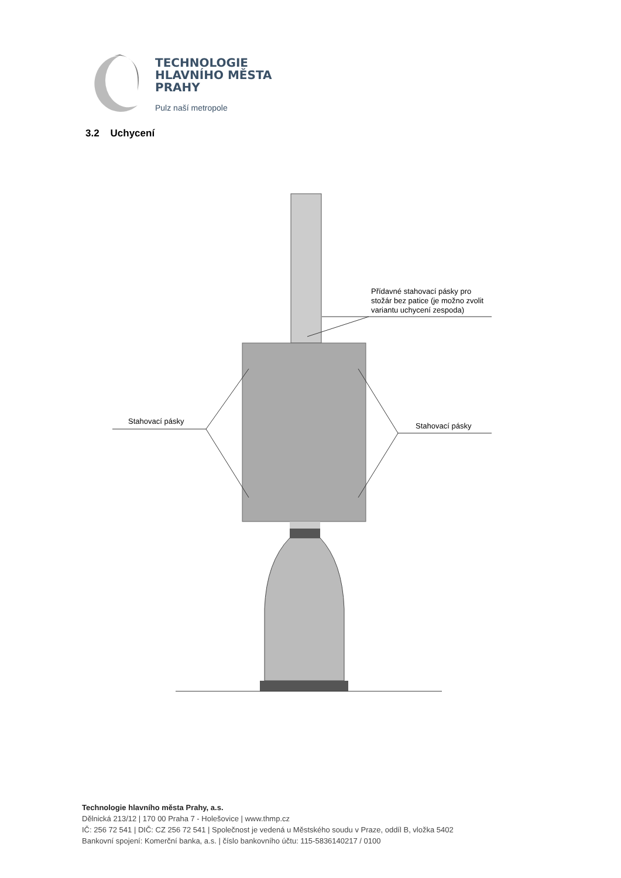TECHNOLOGIE
HLAVNÍHO MĚSTA
PRAHY
Pulz naší metropole
3.2 Uchycení
Přídavné stahovací pásky pro
stožár bez patice (je možno zvolit
variantu uchycení zespoda)
Stahovací pásky
Stahovací pásky
Technologie hlavního města Prahy, a.s.
Dělnická 213/12 | 170 00 Praha 7 - Holešovice | www.thmp.cz
IČ: 256 72 541 | DIČ: CZ 256 72 541 | Společnost je vedená u Městského soudu v Praze, oddíl B, vložka 5402
Bankovní spojení: Komerční banka, a.s. | číslo bankovního účtu: 115-5836140217 / 0100